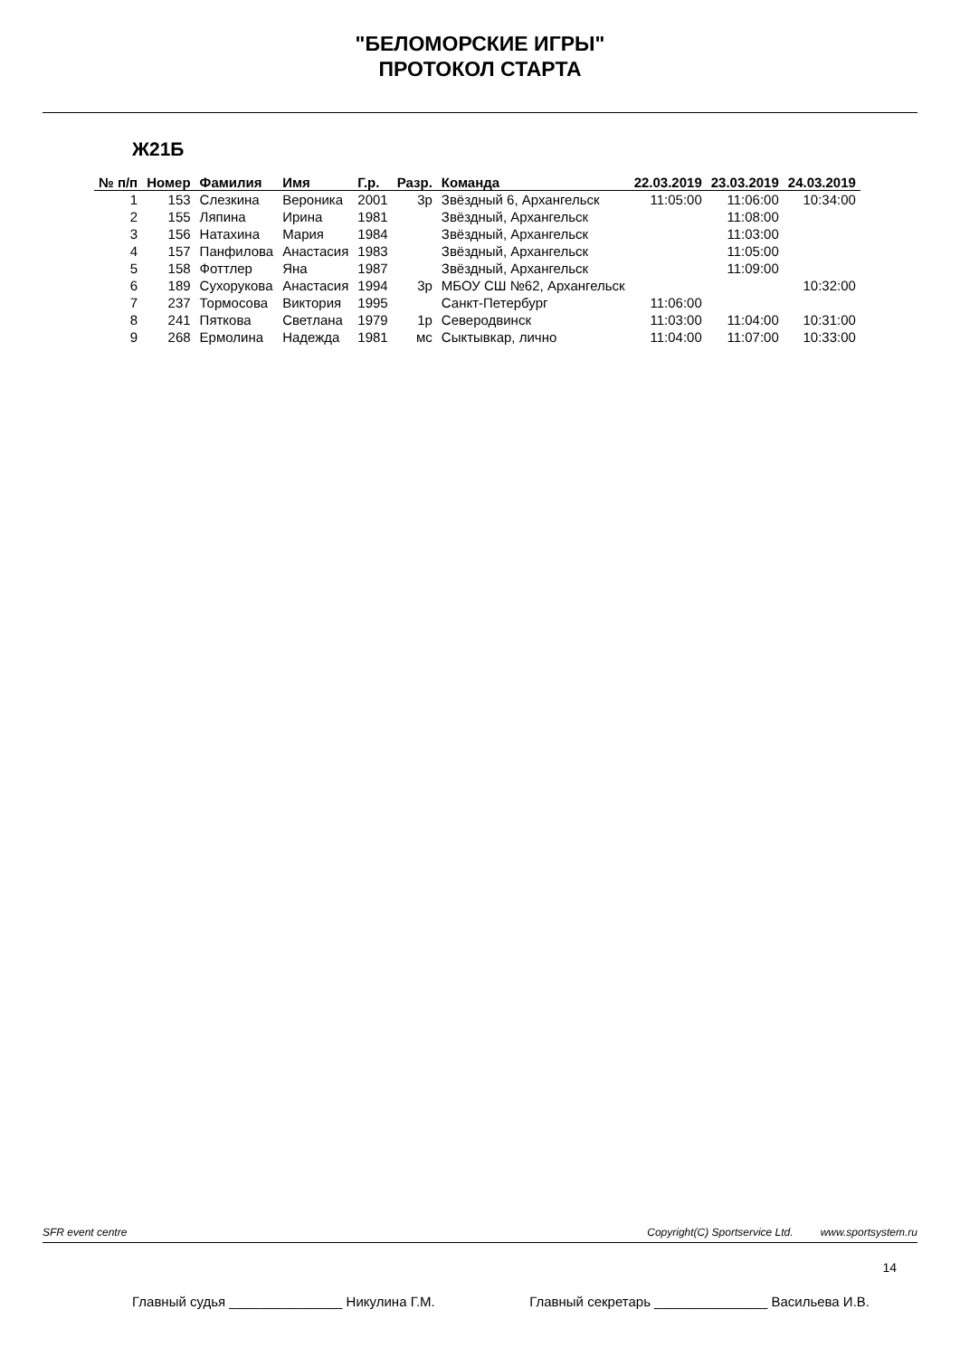"БЕЛОМОРСКИЕ ИГРЫ"
ПРОТОКОЛ СТАРТА
Ж21Б
| № п/п | Номер | Фамилия | Имя | Г.р. | Разр. | Команда | 22.03.2019 | 23.03.2019 | 24.03.2019 |
| --- | --- | --- | --- | --- | --- | --- | --- | --- | --- |
| 1 | 153 | Слезкина | Вероника | 2001 | 3р | Звёздный 6, Архангельск | 11:05:00 | 11:06:00 | 10:34:00 |
| 2 | 155 | Ляпина | Ирина | 1981 | | Звёздный, Архангельск | | 11:08:00 | |
| 3 | 156 | Натахина | Мария | 1984 | | Звёздный, Архангельск | | 11:03:00 | |
| 4 | 157 | Панфилова | Анастасия | 1983 | | Звёздный, Архангельск | | 11:05:00 | |
| 5 | 158 | Фоттлер | Яна | 1987 | | Звёздный, Архангельск | | 11:09:00 | |
| 6 | 189 | Сухорукова | Анастасия | 1994 | 3р | МБОУ СШ №62, Архангельск | | | 10:32:00 |
| 7 | 237 | Тормосова | Виктория | 1995 | | Санкт-Петербург | 11:06:00 | | |
| 8 | 241 | Пяткова | Светлана | 1979 | 1р | Северодвинск | 11:03:00 | 11:04:00 | 10:31:00 |
| 9 | 268 | Ермолина | Надежда | 1981 | мс | Сыктывкар, лично | 11:04:00 | 11:07:00 | 10:33:00 |
SFR event centre Copyright(C) Sportservice Ltd. www.sportsystem.ru
14
Главный судья _______________ Никулина Г.М. Главный секретарь _______________ Васильева И.В.